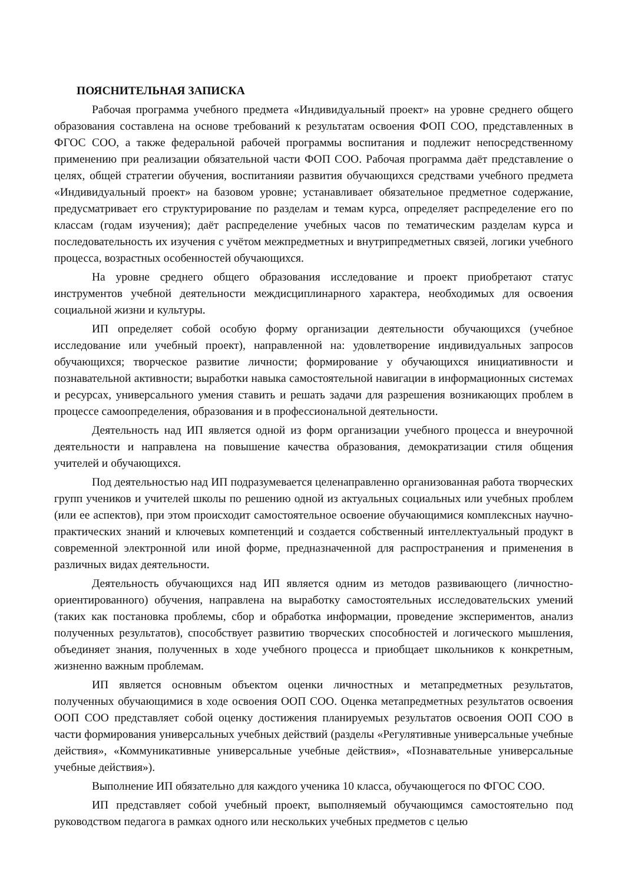ПОЯСНИТЕЛЬНАЯ ЗАПИСКА
Рабочая программа учебного предмета «Индивидуальный проект» на уровне среднего общего образования составлена на основе требований к результатам освоения ФОП СОО, представленных в ФГОС СОО, а также федеральной рабочей программы воспитания и подлежит непосредственному применению при реализации обязательной части ФОП СОО. Рабочая программа даёт представление о целях, общей стратегии обучения, воспитанияи развития обучающихся средствами учебного предмета «Индивидуальный проект» на базовом уровне; устанавливает обязательное предметное содержание, предусматривает его структурирование по разделам и темам курса, определяет распределение его по классам (годам изучения); даёт распределение учебных часов по тематическим разделам курса и последовательность их изучения с учётом межпредметных и внутрипредметных связей, логики учебного процесса, возрастных особенностей обучающихся.
На уровне среднего общего образования исследование и проект приобретают статус инструментов учебной деятельности междисциплинарного характера, необходимых для освоения социальной жизни и культуры.
ИП определяет собой особую форму организации деятельности обучающихся (учебное исследование или учебный проект), направленной на: удовлетворение индивидуальных запросов обучающихся; творческое развитие личности; формирование у обучающихся инициативности и познавательной активности; выработки навыка самостоятельной навигации в информационных системах и ресурсах, универсального умения ставить и решать задачи для разрешения возникающих проблем в процессе самоопределения, образования и в профессиональной деятельности.
Деятельность над ИП является одной из форм организации учебного процесса и внеурочной деятельности и направлена на повышение качества образования, демократизации стиля общения учителей и обучающихся.
Под деятельностью над ИП подразумевается целенаправленно организованная работа творческих групп учеников и учителей школы по решению одной из актуальных социальных или учебных проблем (или ее аспектов), при этом происходит самостоятельное освоение обучающимися комплексных научно-практических знаний и ключевых компетенций и создается собственный интеллектуальный продукт в современной электронной или иной форме, предназначенной для распространения и применения в различных видах деятельности.
Деятельность обучающихся над ИП является одним из методов развивающего (личностно-ориентированного) обучения, направлена на выработку самостоятельных исследовательских умений (таких как постановка проблемы, сбор и обработка информации, проведение экспериментов, анализ полученных результатов), способствует развитию творческих способностей и логического мышления, объединяет знания, полученных в ходе учебного процесса и приобщает школьников к конкретным, жизненно важным проблемам.
ИП является основным объектом оценки личностных и метапредметных результатов, полученных обучающимися в ходе освоения ООП СОО. Оценка метапредметных результатов освоения ООП СОО представляет собой оценку достижения планируемых результатов освоения ООП СОО в части формирования универсальных учебных действий (разделы «Регулятивные универсальные учебные действия», «Коммуникативные универсальные учебные действия», «Познавательные универсальные учебные действия»).
Выполнение ИП обязательно для каждого ученика 10 класса, обучающегося по ФГОС СОО.
ИП представляет собой учебный проект, выполняемый обучающимся самостоятельно под руководством педагога в рамках одного или нескольких учебных предметов с целью